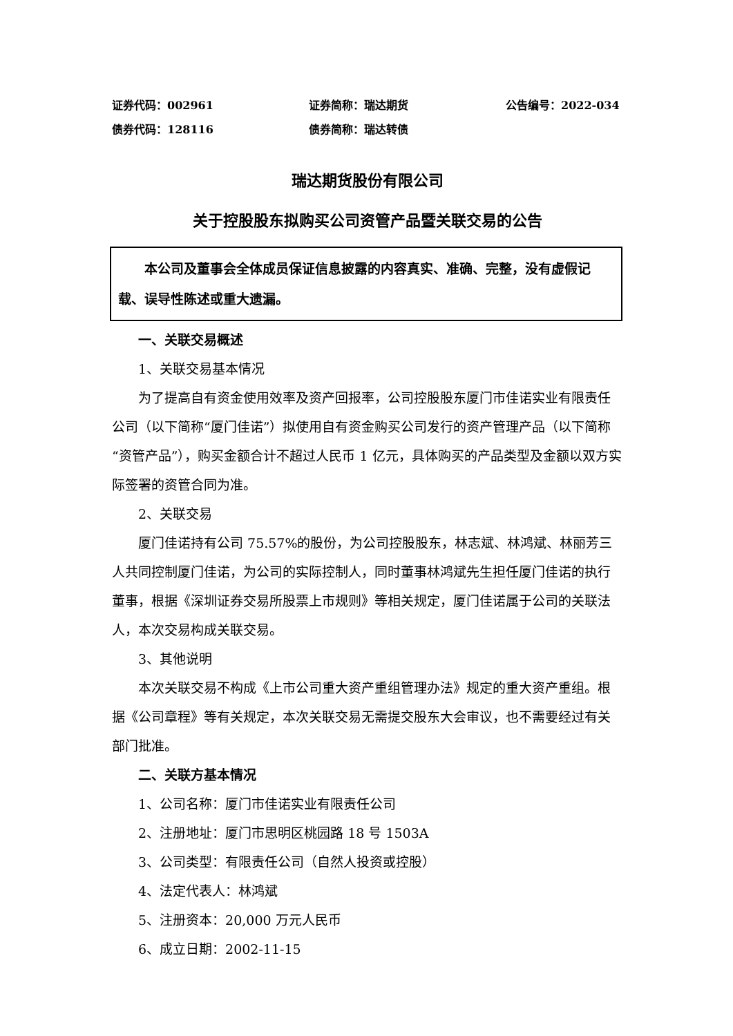证券代码：002961 证券简称：瑞达期货 公告编号：2022-034
债券代码：128116 债券简称：瑞达转债
瑞达期货股份有限公司
关于控股股东拟购买公司资管产品暨关联交易的公告
本公司及董事会全体成员保证信息披露的内容真实、准确、完整，没有虚假记载、误导性陈述或重大遗漏。
一、关联交易概述
1、关联交易基本情况
为了提高自有资金使用效率及资产回报率，公司控股股东厦门市佳诺实业有限责任公司（以下简称“厦门佳诺”）拟使用自有资金购买公司发行的资产管理产品（以下简称“资管产品”），购买金额合计不超过人民币 1 亿元，具体购买的产品类型及金额以双方实际签署的资管合同为准。
2、关联交易
厦门佳诺持有公司 75.57%的股份，为公司控股股东，林志斌、林鸿斌、林丽芳三人共同控制厦门佳诺，为公司的实际控制人，同时董事林鸿斌先生担任厦门佳诺的执行董事，根据《深圳证券交易所股票上市规则》等相关规定，厦门佳诺属于公司的关联法人，本次交易构成关联交易。
3、其他说明
本次关联交易不构成《上市公司重大资产重组管理办法》规定的重大资产重组。根据《公司章程》等有关规定，本次关联交易无需提交股东大会审议，也不需要经过有关部门批准。
二、关联方基本情况
1、公司名称：厦门市佳诺实业有限责任公司
2、注册地址：厦门市思明区桃园路 18 号 1503A
3、公司类型：有限责任公司（自然人投资或控股）
4、法定代表人：林鸿斌
5、注册资本：20,000 万元人民币
6、成立日期：2002-11-15